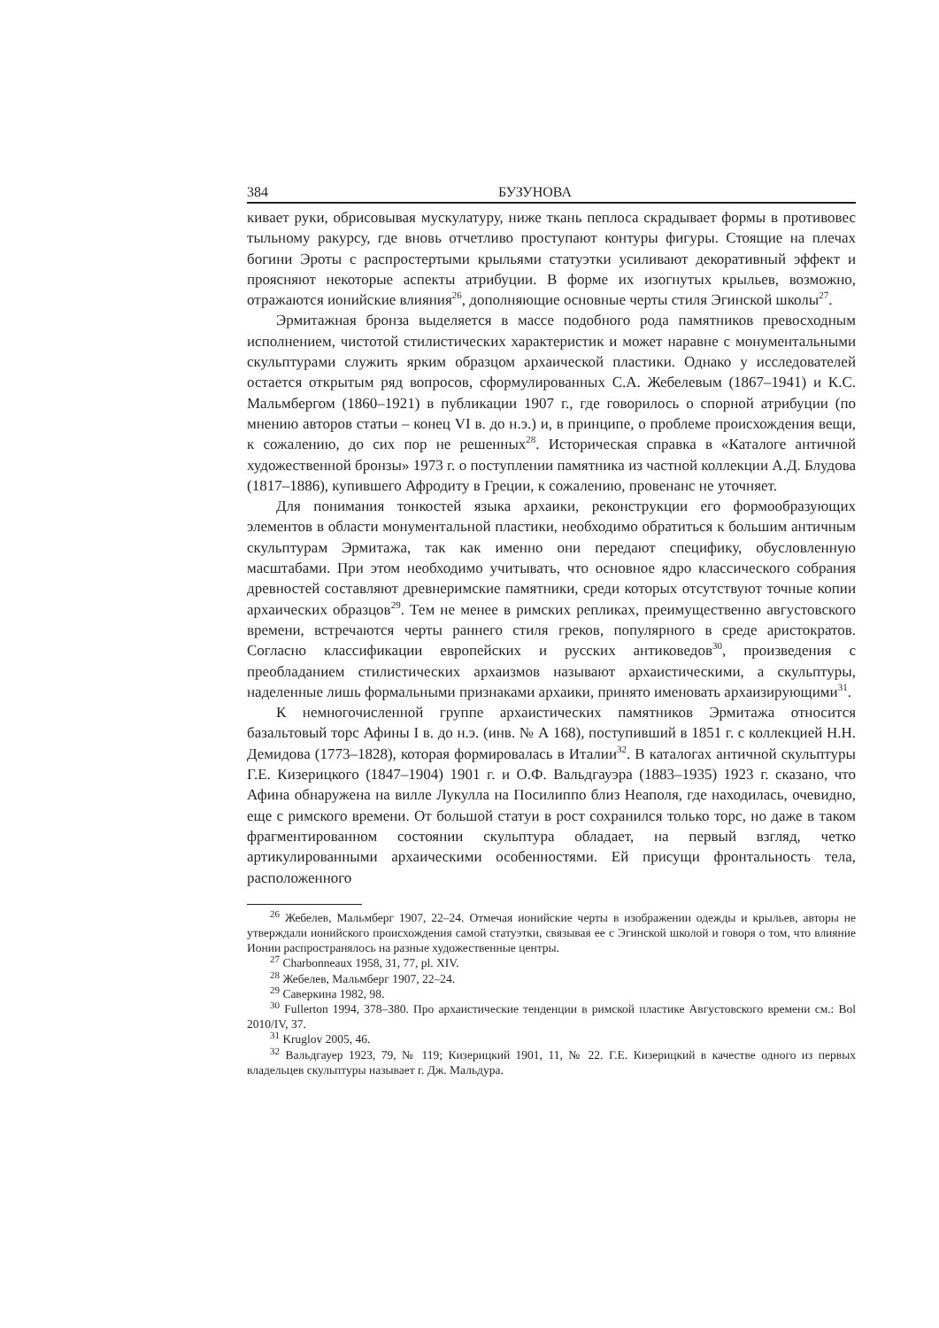384 БУЗУНОВА
кивает руки, обрисовывая мускулатуру, ниже ткань пеплоса скрадывает формы в противовес тыльному ракурсу, где вновь отчетливо проступают контуры фигуры. Стоящие на плечах богини Эроты с распростертыми крыльями статуэтки усиливают декоративный эффект и проясняют некоторые аспекты атрибуции. В форме их изогнутых крыльев, возможно, отражаются ионийские влияния<sup>26</sup>, дополняющие основные черты стиля Эгинской школы<sup>27</sup>.
Эрмитажная бронза выделяется в массе подобного рода памятников превосходным исполнением, чистотой стилистических характеристик и может наравне с монументальными скульптурами служить ярким образцом архаической пластики. Однако у исследователей остается открытым ряд вопросов, сформулированных С.А. Жебелевым (1867–1941) и К.С. Мальмбергом (1860–1921) в публикации 1907 г., где говорилось о спорной атрибуции (по мнению авторов статьи – конец VI в. до н.э.) и, в принципе, о проблеме происхождения вещи, к сожалению, до сих пор не решенных<sup>28</sup>. Историческая справка в «Каталоге античной художественной бронзы» 1973 г. о поступлении памятника из частной коллекции А.Д. Блудова (1817–1886), купившего Афродиту в Греции, к сожалению, провенанс не уточняет.
Для понимания тонкостей языка архаики, реконструкции его формообразующих элементов в области монументальной пластики, необходимо обратиться к большим античным скульптурам Эрмитажа, так как именно они передают специфику, обусловленную масштабами. При этом необходимо учитывать, что основное ядро классического собрания древностей составляют древнеримские памятники, среди которых отсутствуют точные копии архаических образцов<sup>29</sup>. Тем не менее в римских репликах, преимущественно августовского времени, встречаются черты раннего стиля греков, популярного в среде аристократов. Согласно классификации европейских и русских антиковедов<sup>30</sup>, произведения с преобладанием стилистических архаизмов называют архаистическими, а скульптуры, наделенные лишь формальными признаками архаики, принято именовать архаизирующими<sup>31</sup>.
К немногочисленной группе архаистических памятников Эрмитажа относится базальтовый торс Афины I в. до н.э. (инв. № А 168), поступивший в 1851 г. с коллекцией Н.Н. Демидова (1773–1828), которая формировалась в Италии<sup>32</sup>. В каталогах античной скульптуры Г.Е. Кизерицкого (1847–1904) 1901 г. и О.Ф. Вальдгауэра (1883–1935) 1923 г. сказано, что Афина обнаружена на вилле Лукулла на Посилиппо близ Неаполя, где находилась, очевидно, еще с римского времени. От большой статуи в рост сохранился только торс, но даже в таком фрагментированном состоянии скульптура обладает, на первый взгляд, четко артикулированными архаическими особенностями. Ей присущи фронтальность тела, расположенного
<sup>26</sup> Жебелев, Мальмберг 1907, 22–24. Отмечая ионийские черты в изображении одежды и крыльев, авторы не утверждали ионийского происхождения самой статуэтки, связывая ее с Эгинской школой и говоря о том, что влияние Ионии распространялось на разные художественные центры.
<sup>27</sup> Charbonneaux 1958, 31, 77, pl. XIV.
<sup>28</sup> Жебелев, Мальмберг 1907, 22–24.
<sup>29</sup> Саверкина 1982, 98.
<sup>30</sup> Fullerton 1994, 378–380. Про архаистические тенденции в римской пластике Августовского времени см.: Bol 2010/IV, 37.
<sup>31</sup> Kruglov 2005, 46.
<sup>32</sup> Вальдгауер 1923, 79, № 119; Кизерицкий 1901, 11, № 22. Г.Е. Кизерицкий в качестве одного из первых владельцев скульптуры называет г. Дж. Мальдура.